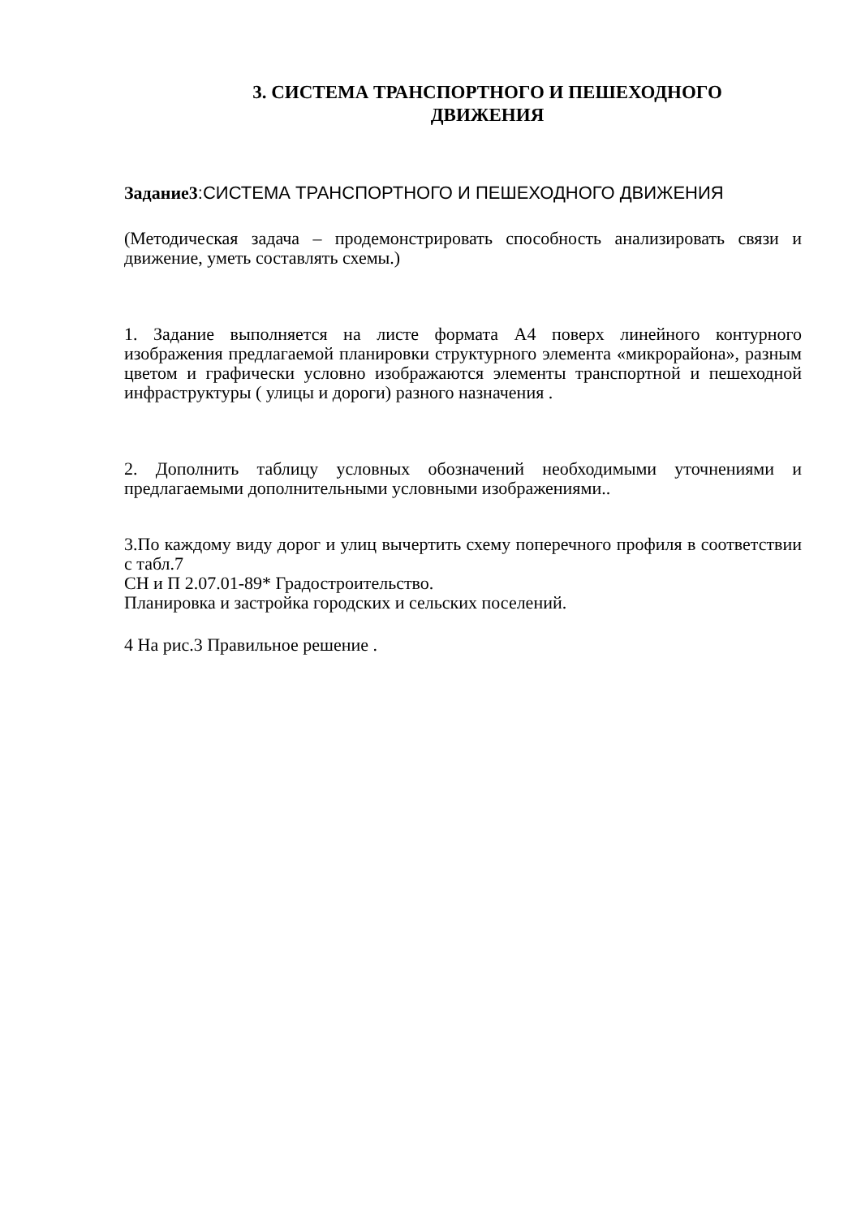3. СИСТЕМА ТРАНСПОРТНОГО И ПЕШЕХОДНОГО
ДВИЖЕНИЯ
Задание3:СИСТЕМА ТРАНСПОРТНОГО И ПЕШЕХОДНОГО ДВИЖЕНИЯ
(Методическая задача – продемонстрировать способность анализировать связи и движение, уметь составлять схемы.)
1. Задание выполняется на листе формата А4 поверх линейного контурного изображения предлагаемой планировки структурного элемента «микрорайона», разным цветом и графически условно изображаются элементы транспортной и пешеходной инфраструктуры ( улицы и дороги) разного назначения .
2. Дополнить таблицу условных обозначений необходимыми уточнениями и предлагаемыми дополнительными условными изображениями..
3.По каждому виду дорог и улиц вычертить схему поперечного профиля в соответствии с табл.7
СН и П 2.07.01-89* Градостроительство.
Планировка и застройка городских и сельских поселений.
4 На рис.3 Правильное решение .